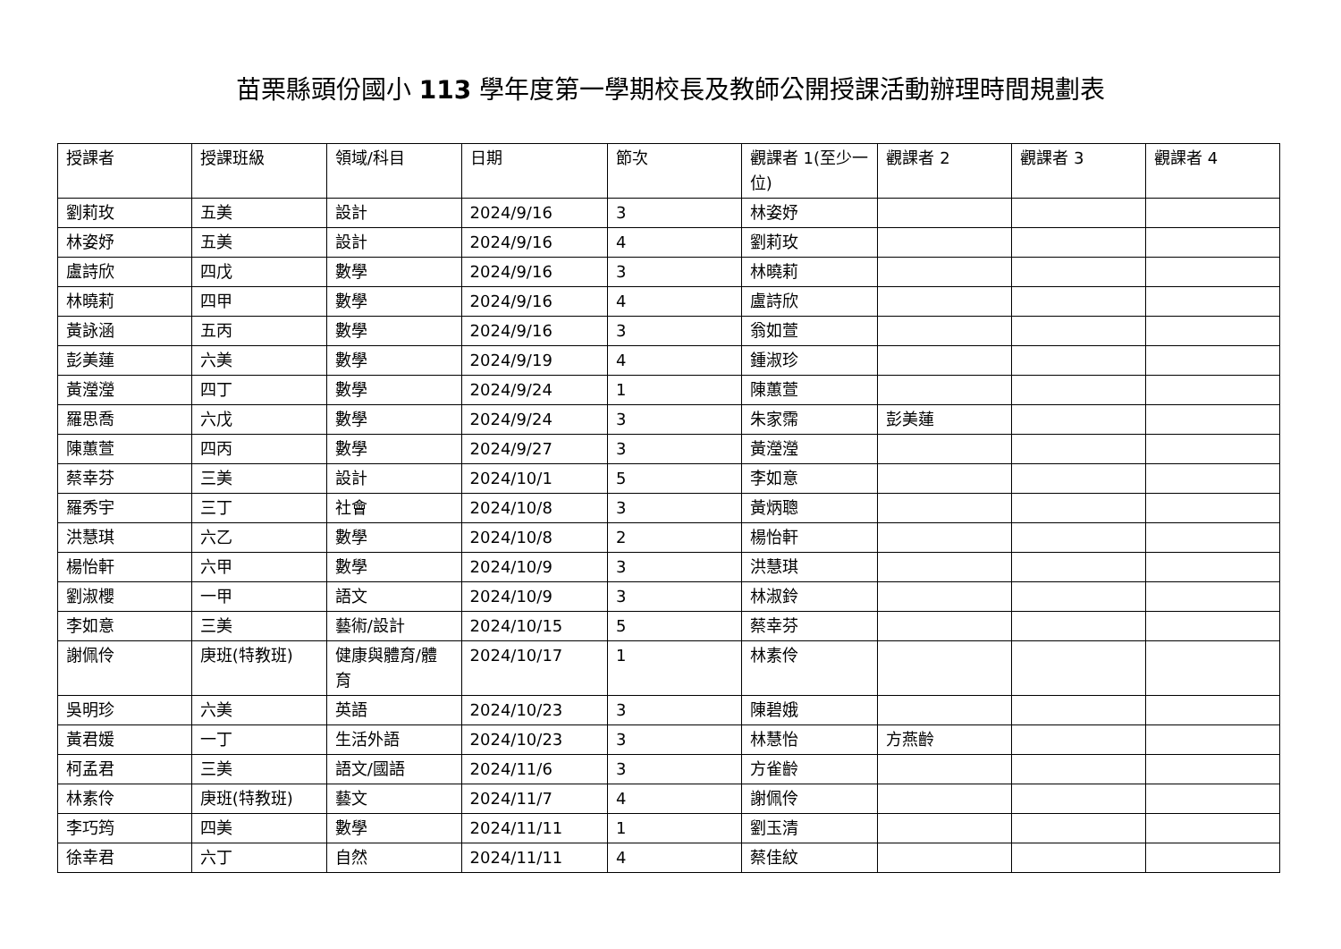苗栗縣頭份國小 113 學年度第一學期校長及教師公開授課活動辦理時間規劃表
| 授課者 | 授課班級 | 領域/科目 | 日期 | 節次 | 觀課者 1(至少一位) | 觀課者 2 | 觀課者 3 | 觀課者 4 |
| --- | --- | --- | --- | --- | --- | --- | --- | --- |
| 劉莉玫 | 五美 | 設計 | 2024/9/16 | 3 | 林姿妤 | | | |
| 林姿妤 | 五美 | 設計 | 2024/9/16 | 4 | 劉莉玫 | | | |
| 盧詩欣 | 四戊 | 數學 | 2024/9/16 | 3 | 林曉莉 | | | |
| 林曉莉 | 四甲 | 數學 | 2024/9/16 | 4 | 盧詩欣 | | | |
| 黃詠涵 | 五丙 | 數學 | 2024/9/16 | 3 | 翁如萱 | | | |
| 彭美蓮 | 六美 | 數學 | 2024/9/19 | 4 | 鍾淑珍 | | | |
| 黃瀅瀅 | 四丁 | 數學 | 2024/9/24 | 1 | 陳蕙萱 | | | |
| 羅思喬 | 六戊 | 數學 | 2024/9/24 | 3 | 朱家霈 | 彭美蓮 | | |
| 陳蕙萱 | 四丙 | 數學 | 2024/9/27 | 3 | 黃瀅瀅 | | | |
| 蔡幸芬 | 三美 | 設計 | 2024/10/1 | 5 | 李如意 | | | |
| 羅秀宇 | 三丁 | 社會 | 2024/10/8 | 3 | 黃炳聰 | | | |
| 洪慧琪 | 六乙 | 數學 | 2024/10/8 | 2 | 楊怡軒 | | | |
| 楊怡軒 | 六甲 | 數學 | 2024/10/9 | 3 | 洪慧琪 | | | |
| 劉淑櫻 | 一甲 | 語文 | 2024/10/9 | 3 | 林淑鈴 | | | |
| 李如意 | 三美 | 藝術/設計 | 2024/10/15 | 5 | 蔡幸芬 | | | |
| 謝佩伶 | 庚班(特教班) | 健康與體育/體育 | 2024/10/17 | 1 | 林素伶 | | | |
| 吳明珍 | 六美 | 英語 | 2024/10/23 | 3 | 陳碧娥 | | | |
| 黃君媛 | 一丁 | 生活外語 | 2024/10/23 | 3 | 林慧怡 | 方燕齡 | | |
| 柯孟君 | 三美 | 語文/國語 | 2024/11/6 | 3 | 方雀齡 | | | |
| 林素伶 | 庚班(特教班) | 藝文 | 2024/11/7 | 4 | 謝佩伶 | | | |
| 李巧筠 | 四美 | 數學 | 2024/11/11 | 1 | 劉玉清 | | | |
| 徐幸君 | 六丁 | 自然 | 2024/11/11 | 4 | 蔡佳紋 | | | |